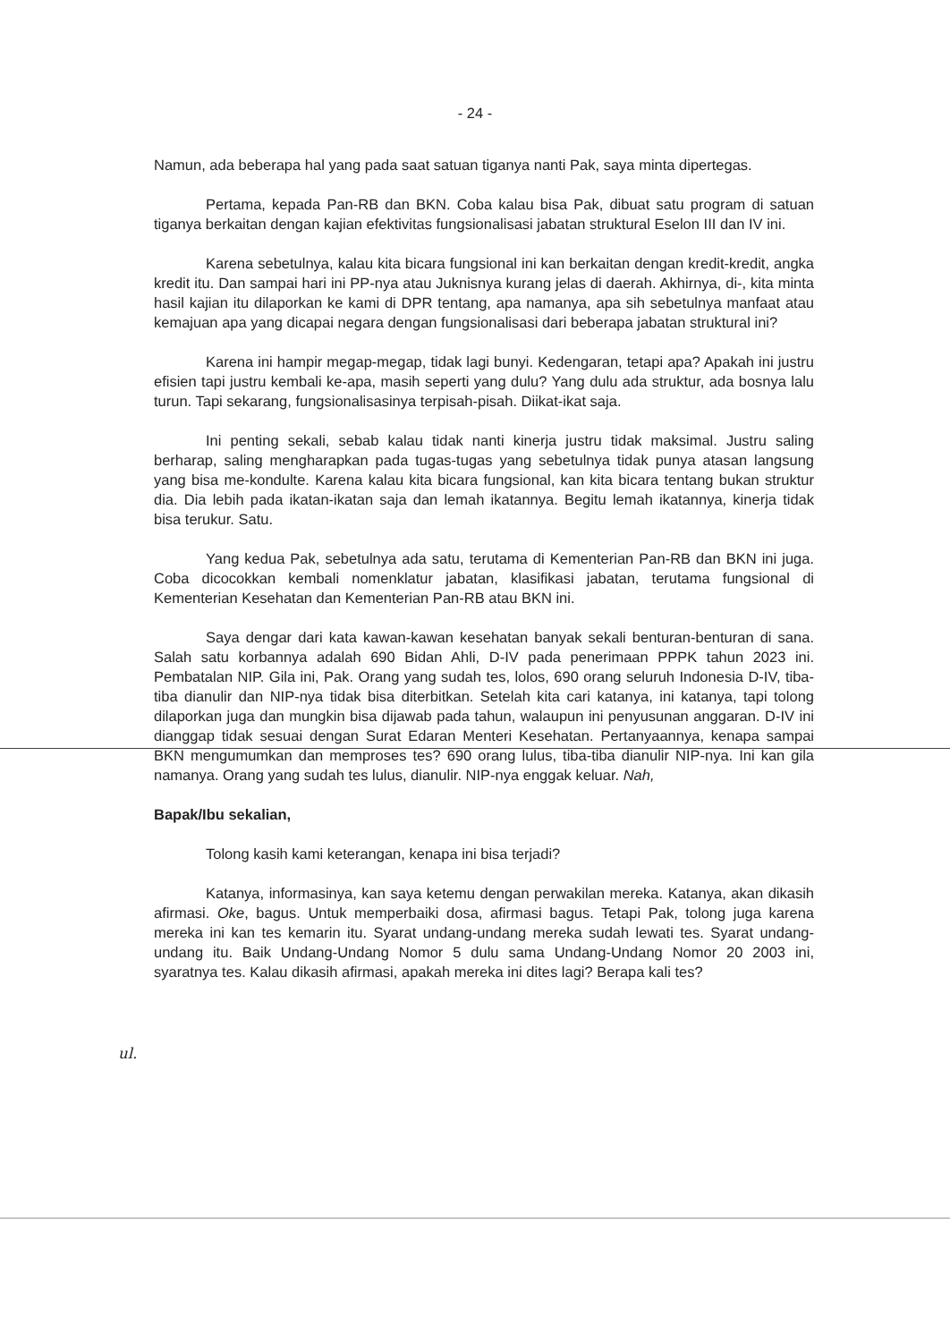- 24 -
Namun, ada beberapa hal yang pada saat satuan tiganya nanti Pak, saya minta dipertegas.
Pertama, kepada Pan-RB dan BKN. Coba kalau bisa Pak, dibuat satu program di satuan tiganya berkaitan dengan kajian efektivitas fungsionalisasi jabatan struktural Eselon III dan IV ini.
Karena sebetulnya, kalau kita bicara fungsional ini kan berkaitan dengan kredit-kredit, angka kredit itu. Dan sampai hari ini PP-nya atau Juknisnya kurang jelas di daerah. Akhirnya, di-, kita minta hasil kajian itu dilaporkan ke kami di DPR tentang, apa namanya, apa sih sebetulnya manfaat atau kemajuan apa yang dicapai negara dengan fungsionalisasi dari beberapa jabatan struktural ini?
Karena ini hampir megap-megap, tidak lagi bunyi. Kedengaran, tetapi apa? Apakah ini justru efisien tapi justru kembali ke-apa, masih seperti yang dulu? Yang dulu ada struktur, ada bosnya lalu turun. Tapi sekarang, fungsionalisasinya terpisah-pisah. Diikat-ikat saja.
Ini penting sekali, sebab kalau tidak nanti kinerja justru tidak maksimal. Justru saling berharap, saling mengharapkan pada tugas-tugas yang sebetulnya tidak punya atasan langsung yang bisa me-kondulte. Karena kalau kita bicara fungsional, kan kita bicara tentang bukan struktur dia. Dia lebih pada ikatan-ikatan saja dan lemah ikatannya. Begitu lemah ikatannya, kinerja tidak bisa terukur. Satu.
Yang kedua Pak, sebetulnya ada satu, terutama di Kementerian Pan-RB dan BKN ini juga. Coba dicocokkan kembali nomenklatur jabatan, klasifikasi jabatan, terutama fungsional di Kementerian Kesehatan dan Kementerian Pan-RB atau BKN ini.
Saya dengar dari kata kawan-kawan kesehatan banyak sekali benturan-benturan di sana. Salah satu korbannya adalah 690 Bidan Ahli, D-IV pada penerimaan PPPK tahun 2023 ini. Pembatalan NIP. Gila ini, Pak. Orang yang sudah tes, lolos, 690 orang seluruh Indonesia D-IV, tiba-tiba dianulir dan NIP-nya tidak bisa diterbitkan. Setelah kita cari katanya, ini katanya, tapi tolong dilaporkan juga dan mungkin bisa dijawab pada tahun, walaupun ini penyusunan anggaran. D-IV ini dianggap tidak sesuai dengan Surat Edaran Menteri Kesehatan. Pertanyaannya, kenapa sampai BKN mengumumkan dan memproses tes? 690 orang lulus, tiba-tiba dianulir NIP-nya. Ini kan gila namanya. Orang yang sudah tes lulus, dianulir. NIP-nya enggak keluar. Nah,
Bapak/Ibu sekalian,
Tolong kasih kami keterangan, kenapa ini bisa terjadi?
Katanya, informasinya, kan saya ketemu dengan perwakilan mereka. Katanya, akan dikasih afirmasi. Oke, bagus. Untuk memperbaiki dosa, afirmasi bagus. Tetapi Pak, tolong juga karena mereka ini kan tes kemarin itu. Syarat undang-undang mereka sudah lewati tes. Syarat undang-undang itu. Baik Undang-Undang Nomor 5 dulu sama Undang-Undang Nomor 20 2003 ini, syaratnya tes. Kalau dikasih afirmasi, apakah mereka ini dites lagi? Berapa kali tes?
ul.